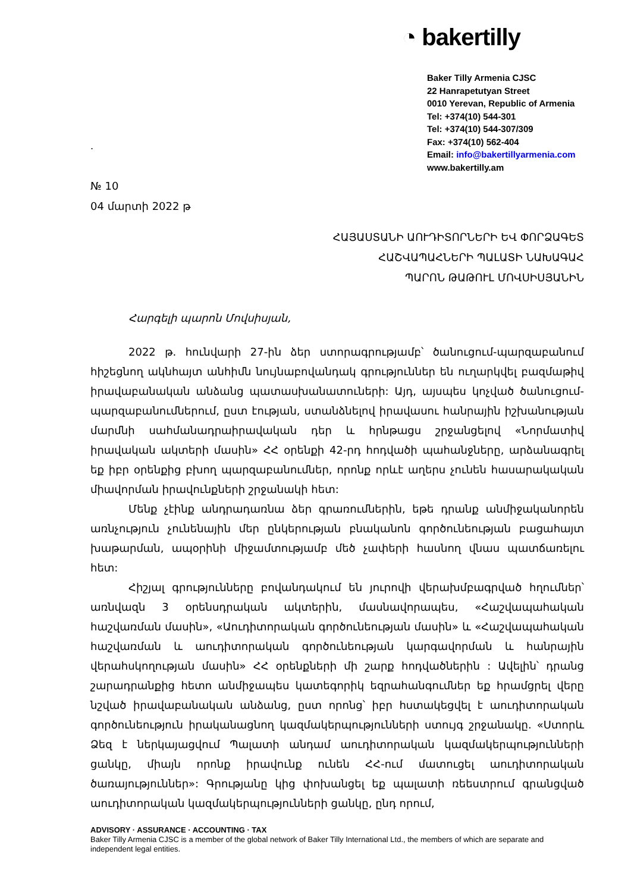◔ bakertilly
Baker Tilly Armenia CJSC
22 Hanrapetutyan Street
0010 Yerevan, Republic of Armenia
Tel: +374(10) 544-301
Tel: +374(10) 544-307/309
Fax: +374(10) 562-404
Email: info@bakertillyarmenia.com
www.bakertilly.am
.
№ 10
04 մարտի 2022 թ
ՀԱՅԱՍՏԱՆԻ ԱՈՒԴԻՏՈՐՆԵՐԻ ԵՎ ՓՈՐՁԱԳԵՏ
ՀԱՇՎԱՊԱՀՆԵՐԻ ՊԱԼԱՏԻ ՆԱԽԱԳԱՀ
ՊԱՐՈՆ ԹԱԹՈՒԼ ՄՈՎՍԻՍՅԱՆԻՆ
Հարգելի պարոն Մովսիսյան,
2022 թ. հունվարի 27-ին ձեր ստորագրությամբ՝ ծանուցում-պարզաբանում հիշեցնող ակնհայտ անհիմն նույնաբովանդակ գրություններ են ուղարկվել բազմաթիվ իրավաբանական անձանց պատասխանատուների: Այդ, այսպես կոչված ծանուցում-պարզաբանումներում, ըստ էության, ստանձնելով իրավասու հանրային իշխանության մարմնի սահմանադրաիրավական դեր և հրնթացս շրջանցելով «Նորմատիվ իրավական ակտերի մասին» ՀՀ օրենքի 42-րդ հոդվածի պահանջները, արձանագրել եք իբր օրենքից բխող պարզաբանումներ, որոնք որևէ աղերս չունեն հասարակական միավորման իրավունքների շրջանակի հետ:
Մենք չէինք անդրադառնա ձեր գրառումներին, եթե դրանք անմիջականորեն առնչություն չունենային մեր ընկերության բնականոն գործունեության բացահայտ խաթարման, ապօրինի միջամտությամբ մեծ չափերի հասնող վնաս պատճառելու հետ:
Հիշյալ գրությունները բովանդակում են յուրովի վերախմբագրված հղումներ՝ առնվազն 3 օրենսդրական ակտերին, մասնավորապես, «Հաշվապահական հաշվառման մասին», «Աուդիտորական գործունեության մասին» և «Հաշվապահական հաշվառման և աուդիտորական գործունեության կարգավորման և հանրային վերահսկողության մասին» ՀՀ օրենքների մի շարք հոդվածներին : Ավելին՝ դրանց շարադրանքից հետո անմիջապես կատեգորիկ եզրահանգումներ եք հրամցրել վերը նշված իրավաբանական անձանց, ըստ որոնց՝ իբր հստակեցվել է աուդիտորական գործունեություն իրականացնող կազմակերպությունների ստույգ շրջանակը. «Ստորև Ձեզ է ներկայացվում Պալատի անդամ աուդիտորական կազմակերպությունների ցանկը, միայն որոնք իրավունք ունեն ՀՀ-ում մատուցել աուդիտորական ծառայություններ»: Գրությանը կից փոխանցել եք պալատի ռեեստրում գրանցված աուդիտորական կազմակերպությունների ցանկը, ընդ որում,
ADVISORY · ASSURANCE · ACCOUNTING · TAX
Baker Tilly Armenia CJSC is a member of the global network of Baker Tilly International Ltd., the members of which are separate and independent legal entities.